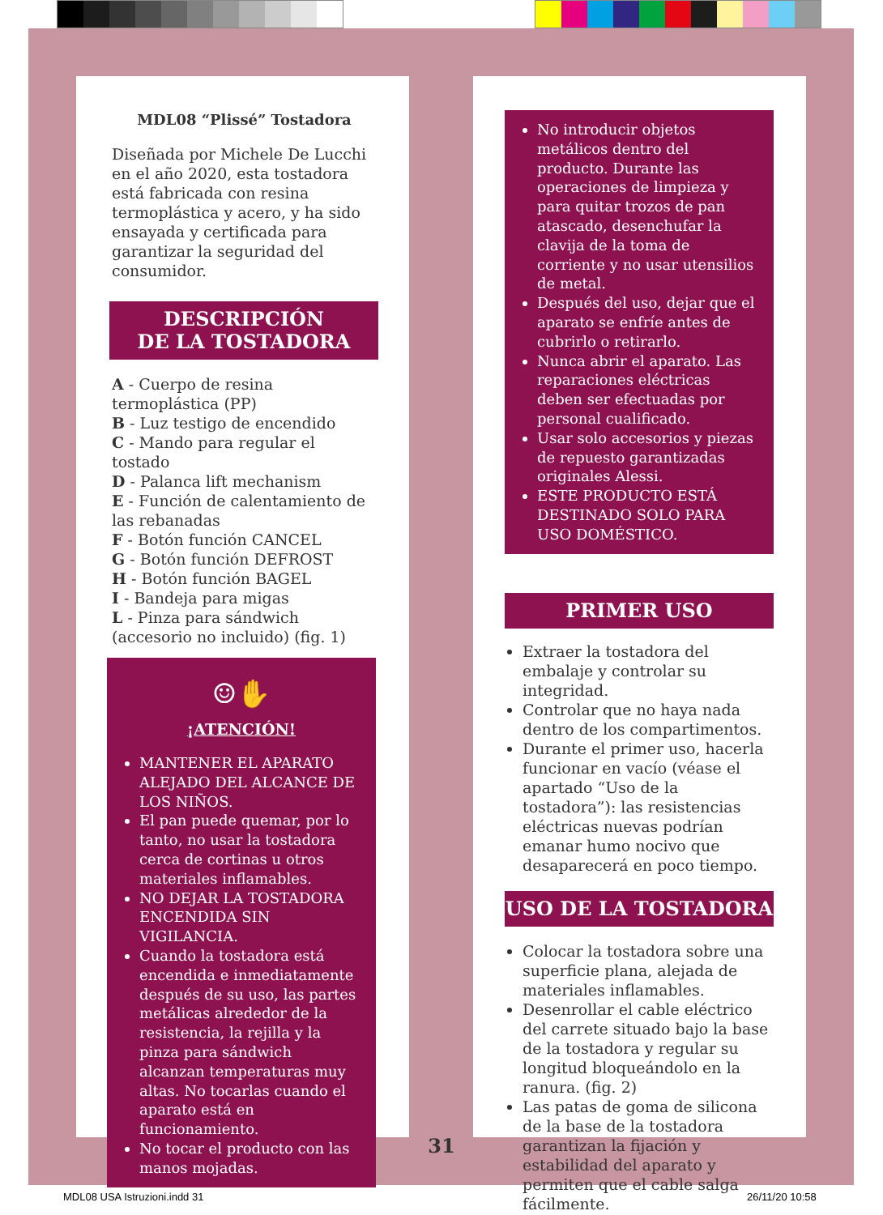MDL08 “Plissé” Tostadora
Diseñada por Michele De Lucchi en el año 2020, esta tostadora está fabricada con resina termoplástica y acero, y ha sido ensayada y certificada para garantizar la seguridad del consumidor.
DESCRIPCIÓN
DE LA TOSTADORA
A - Cuerpo de resina termoplástica (PP)
B - Luz testigo de encendido
C - Mando para regular el tostado
D - Palanca lift mechanism
E - Función de calentamiento de las rebanadas
F - Botón función CANCEL
G - Botón función DEFROST
H - Botón función BAGEL
I - Bandeja para migas
L - Pinza para sándwich (accesorio no incluido) (fig. 1)
☺✋
¡ATENCIÓN!
MANTENER EL APARATO ALEJADO DEL ALCANCE DE LOS NIÑOS.
El pan puede quemar, por lo tanto, no usar la tostadora cerca de cortinas u otros materiales inflamables.
NO DEJAR LA TOSTADORA ENCENDIDA SIN VIGILANCIA.
Cuando la tostadora está encendida e inmediatamente después de su uso, las partes metálicas alrededor de la resistencia, la rejilla y la pinza para sándwich alcanzan temperaturas muy altas. No tocarlas cuando el aparato está en funcionamiento.
No tocar el producto con las manos mojadas.
No introducir objetos metálicos dentro del producto. Durante las operaciones de limpieza y para quitar trozos de pan atascado, desenchufar la clavija de la toma de corriente y no usar utensilios de metal.
Después del uso, dejar que el aparato se enfríe antes de cubrirlo o retirarlo.
Nunca abrir el aparato. Las reparaciones eléctricas deben ser efectuadas por personal cualificado.
Usar solo accesorios y piezas de repuesto garantizadas originales Alessi.
ESTE PRODUCTO ESTÁ DESTINADO SOLO PARA USO DOMÉSTICO.
PRIMER USO
Extraer la tostadora del embalaje y controlar su integridad.
Controlar que no haya nada dentro de los compartimentos.
Durante el primer uso, hacerla funcionar en vacío (véase el apartado “Uso de la tostadora”): las resistencias eléctricas nuevas podrían emanar humo nocivo que desaparecerá en poco tiempo.
USO DE LA TOSTADORA
Colocar la tostadora sobre una superficie plana, alejada de materiales inflamables.
Desenrollar el cable eléctrico del carrete situado bajo la base de la tostadora y regular su longitud bloqueándolo en la ranura. (fig. 2)
Las patas de goma de silicona de la base de la tostadora garantizan la fijación y estabilidad del aparato y permiten que el cable salga fácilmente.
31
MDL08 USA Istruzioni.indd 31 26/11/20 10:58